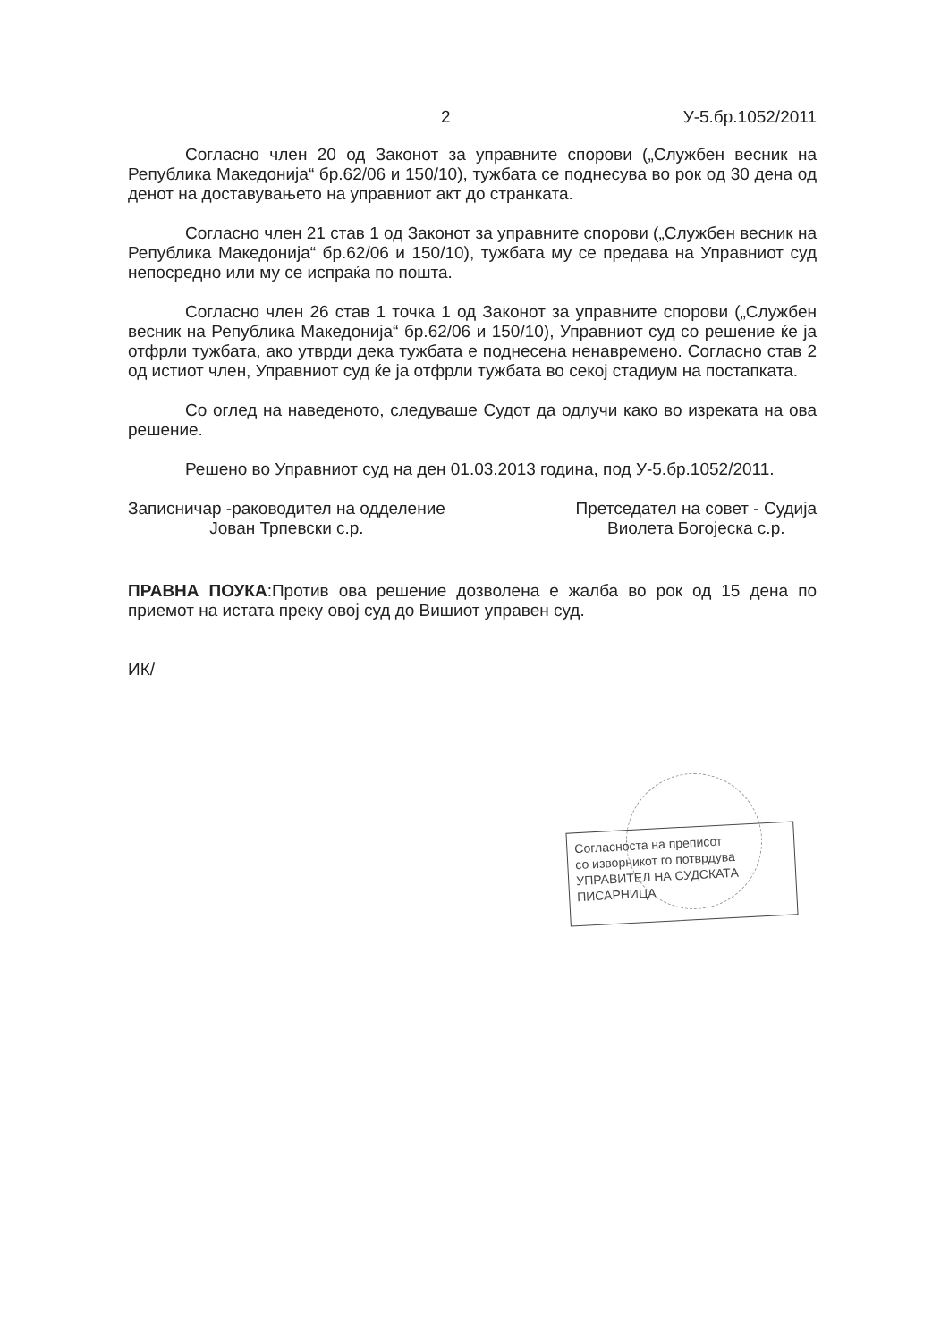2 У-5.бр.1052/2011
Согласно член 20 од Законот за управните спорови („Службен весник на Република Македонија“ бр.62/06 и 150/10), тужбата се поднесува во рок од 30 дена од денот на доставувањето на управниот акт до странката.
Согласно член 21 став 1 од Законот за управните спорови („Службен весник на Република Македонија“ бр.62/06 и 150/10), тужбата му се предава на Управниот суд непосредно или му се испраќа по пошта.
Согласно член 26 став 1 точка 1 од Законот за управните спорови („Службен весник на Република Македонија“ бр.62/06 и 150/10), Управниот суд со решение ќе ја отфрли тужбата, ако утврди дека тужбата е поднесена ненавремено. Согласно став 2 од истиот член, Управниот суд ќе ја отфрли тужбата во секој стадиум на постапката.
Со оглед на наведеното, следуваше Судот да одлучи како во изреката на ова решение.
Решено во Управниот суд на ден 01.03.2013 година, под У-5.бр.1052/2011.
Записничар -раководител на одделение
Јован Трпевски с.р.
Претседател на совет - Судија
Виолета Богојеска с.р.
ПРАВНА ПОУКА:Против ова решение дозволена е жалба во рок од 15 дена по приемот на истата преку овој суд до Вишиот управен суд.
ИК/
Согласноста на преписот
со изворникот го потврдува
УПРАВИТЕЛ НА СУДСКАТА ПИСАРНИЦА